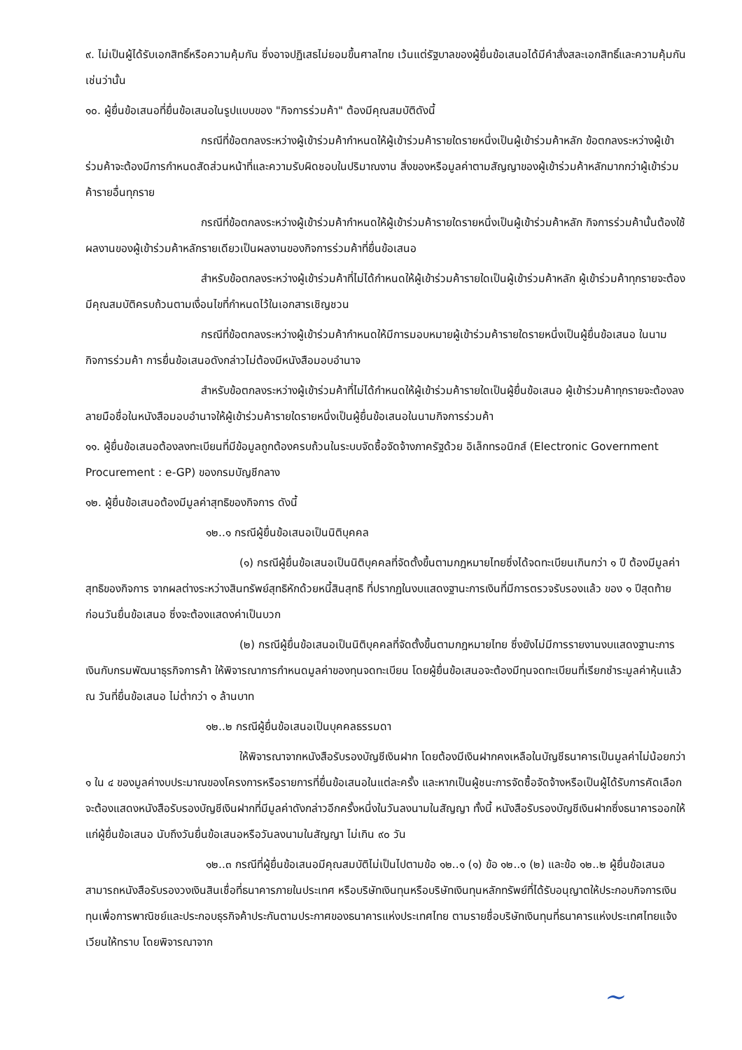๙. ไม่เป็นผู้ได้รับเอกสิทธิ์หรือความคุ้มกัน ซึ่งอาจปฏิเสธไม่ยอมขึ้นศาลไทย เว้นแต่รัฐบาลของผู้ยื่นข้อเสนอได้มีคำสั่งสละเอกสิทธิ์และความคุ้มกันเช่นว่านั้น
๑๐. ผู้ยื่นข้อเสนอที่ยื่นข้อเสนอในรูปแบบของ "กิจการร่วมค้า" ต้องมีคุณสมบัติดังนี้
กรณีที่ข้อตกลงระหว่างผู้เข้าร่วมค้ากำหนดให้ผู้เข้าร่วมค้ารายใดรายหนึ่งเป็นผู้เข้าร่วมค้าหลัก ข้อตกลงระหว่างผู้เข้าร่วมค้าจะต้องมีการกำหนดสัดส่วนหน้าที่และความรับผิดชอบในปริมาณงาน สิ่งของหรือมูลค่าตามสัญญาของผู้เข้าร่วมค้าหลักมากกว่าผู้เข้าร่วมค้ารายอื่นทุกราย
กรณีที่ข้อตกลงระหว่างผู้เข้าร่วมค้ากำหนดให้ผู้เข้าร่วมค้ารายใดรายหนึ่งเป็นผู้เข้าร่วมค้าหลัก กิจการร่วมค้านั้นต้องใช้ผลงานของผู้เข้าร่วมค้าหลักรายเดียวเป็นผลงานของกิจการร่วมค้าที่ยื่นข้อเสนอ
สำหรับข้อตกลงระหว่างผู้เข้าร่วมค้าที่ไม่ได้กำหนดให้ผู้เข้าร่วมค้ารายใดเป็นผู้เข้าร่วมค้าหลัก ผู้เข้าร่วมค้าทุกรายจะต้องมีคุณสมบัติครบถ้วนตามเงื่อนไขที่กำหนดไว้ในเอกสารเชิญชวน
กรณีที่ข้อตกลงระหว่างผู้เข้าร่วมค้ากำหนดให้มีการมอบหมายผู้เข้าร่วมค้ารายใดรายหนึ่งเป็นผู้ยื่นข้อเสนอ ในนามกิจการร่วมค้า การยื่นข้อเสนอดังกล่าวไม่ต้องมีหนังสือมอบอำนาจ
สำหรับข้อตกลงระหว่างผู้เข้าร่วมค้าที่ไม่ได้กำหนดให้ผู้เข้าร่วมค้ารายใดเป็นผู้ยื่นข้อเสนอ ผู้เข้าร่วมค้าทุกรายจะต้องลงลายมือชื่อในหนังสือมอบอำนาจให้ผู้เข้าร่วมค้ารายใดรายหนึ่งเป็นผู้ยื่นข้อเสนอในนามกิจการร่วมค้า
๑๑. ผู้ยื่นข้อเสนอต้องลงทะเบียนที่มีข้อมูลถูกต้องครบถ้วนในระบบจัดซื้อจัดจ้างภาครัฐด้วย อิเล็กทรอนิกส์ (Electronic Government Procurement : e-GP) ของกรมบัญชีกลาง
๑๒. ผู้ยื่นข้อเสนอต้องมีมูลค่าสุทธิของกิจการ ดังนี้
๑๒..๑ กรณีผู้ยื่นข้อเสนอเป็นนิติบุคคล
(๑) กรณีผู้ยื่นข้อเสนอเป็นนิติบุคคลที่จัดตั้งขึ้นตามกฎหมายไทยซึ่งได้จดทะเบียนเกินกว่า ๑ ปี ต้องมีมูลค่าสุทธิของกิจการ จากผลต่างระหว่างสินทรัพย์สุทธิหักด้วยหนี้สินสุทธิ ที่ปรากฏในงบแสดงฐานะการเงินที่มีการตรวจรับรองแล้ว ของ ๑ ปีสุดท้ายก่อนวันยื่นข้อเสนอ ซึ่งจะต้องแสดงค่าเป็นบวก
(๒) กรณีผู้ยื่นข้อเสนอเป็นนิติบุคคลที่จัดตั้งขึ้นตามกฎหมายไทย ซึ่งยังไม่มีการรายงานงบแสดงฐานะการเงินกับกรมพัฒนาธุรกิจการค้า ให้พิจารณาการกำหนดมูลค่าของทุนจดทะเบียน โดยผู้ยื่นข้อเสนอจะต้องมีทุนจดทะเบียนที่เรียกชำระมูลค่าหุ้นแล้ว ณ วันที่ยื่นข้อเสนอ ไม่ต่ำกว่า ๑ ล้านบาท
๑๒..๒ กรณีผู้ยื่นข้อเสนอเป็นบุคคลธรรมดา
ให้พิจารณาจากหนังสือรับรองบัญชีเงินฝาก โดยต้องมีเงินฝากคงเหลือในบัญชีธนาคารเป็นมูลค่าไม่น้อยกว่า ๑ ใน ๔ ของมูลค่างบประมาณของโครงการหรือรายการที่ยื่นข้อเสนอในแต่ละครั้ง และหากเป็นผู้ชนะการจัดซื้อจัดจ้างหรือเป็นผู้ได้รับการคัดเลือกจะต้องแสดงหนังสือรับรองบัญชีเงินฝากที่มีมูลค่าดังกล่าวอีกครั้งหนึ่งในวันลงนามในสัญญา ทั้งนี้ หนังสือรับรองบัญชีเงินฝากซึ่งธนาคารออกให้แก่ผู้ยื่นข้อเสนอ นับถึงวันยื่นข้อเสนอหรือวันลงนามในสัญญา ไม่เกิน ๙๐ วัน
๑๒..๓ กรณีที่ผู้ยื่นข้อเสนอมีคุณสมบัติไม่เป็นไปตามข้อ ๑๒..๑ (๑) ข้อ ๑๒..๑ (๒) และข้อ ๑๒..๒ ผู้ยื่นข้อเสนอสามารถหนังสือรับรองวงเงินสินเชื่อที่ธนาคารภายในประเทศ หรือบริษัทเงินทุนหรือบริษัทเงินทุนหลักทรัพย์ที่ได้รับอนุญาตให้ประกอบกิจการเงินทุนเพื่อการพาณิชย์และประกอบธุรกิจค้าประกันตามประกาศของธนาคารแห่งประเทศไทย ตามรายชื่อบริษัทเงินทุนที่ธนาคารแห่งประเทศไทยแจ้งเวียนให้ทราบ โดยพิจารณาจาก
~